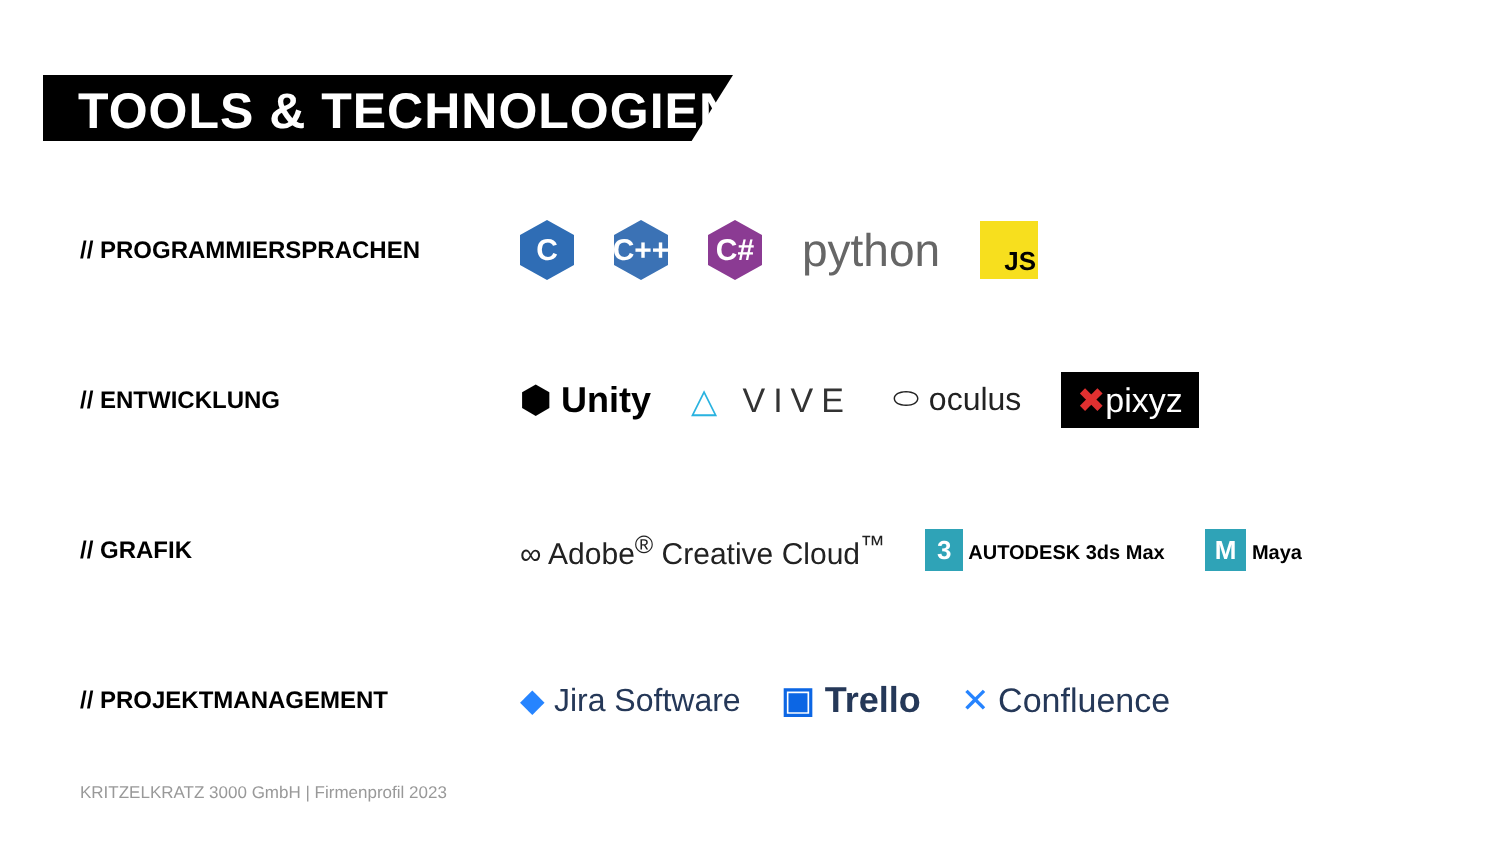TOOLS & TECHNOLOGIEN
// PROGRAMMIERSPRACHEN
C C++ C#
python
JS
// ENTWICKLUNG
⬢ Unity △ VIVE ⬭ oculus ✖pixyz
// GRAFIK
∞ Adobe<sup>®</sup> Creative Cloud<sup>™</sup> 3 AUTODESK 3ds Max M Maya
// PROJEKTMANAGEMENT
◆ Jira Software ▣ Trello ✕ Confluence
KRITZELKRATZ 3000 GmbH | Firmenprofil 2023